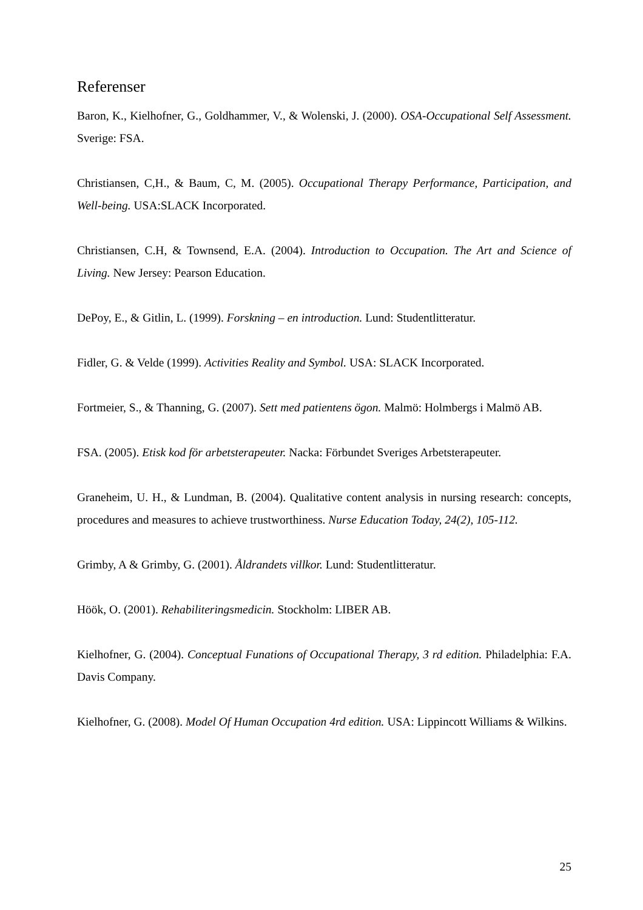Referenser
Baron, K., Kielhofner, G., Goldhammer, V., & Wolenski, J. (2000). OSA-Occupational Self Assessment. Sverige: FSA.
Christiansen, C,H., & Baum, C, M. (2005). Occupational Therapy Performance, Participation, and Well-being. USA:SLACK Incorporated.
Christiansen, C.H, & Townsend, E.A. (2004). Introduction to Occupation. The Art and Science of Living. New Jersey: Pearson Education.
DePoy, E., & Gitlin, L. (1999). Forskning – en introduction. Lund: Studentlitteratur.
Fidler, G. & Velde (1999). Activities Reality and Symbol. USA: SLACK Incorporated.
Fortmeier, S., & Thanning, G. (2007). Sett med patientens ögon. Malmö: Holmbergs i Malmö AB.
FSA. (2005). Etisk kod för arbetsterapeuter. Nacka: Förbundet Sveriges Arbetsterapeuter.
Graneheim, U. H., & Lundman, B. (2004). Qualitative content analysis in nursing research: concepts, procedures and measures to achieve trustworthiness. Nurse Education Today, 24(2), 105-112.
Grimby, A & Grimby, G. (2001). Åldrandets villkor. Lund: Studentlitteratur.
Höök, O. (2001). Rehabiliteringsmedicin. Stockholm: LIBER AB.
Kielhofner, G. (2004). Conceptual Funations of Occupational Therapy, 3 rd edition. Philadelphia: F.A. Davis Company.
Kielhofner, G. (2008). Model Of Human Occupation 4rd edition. USA: Lippincott Williams & Wilkins.
25